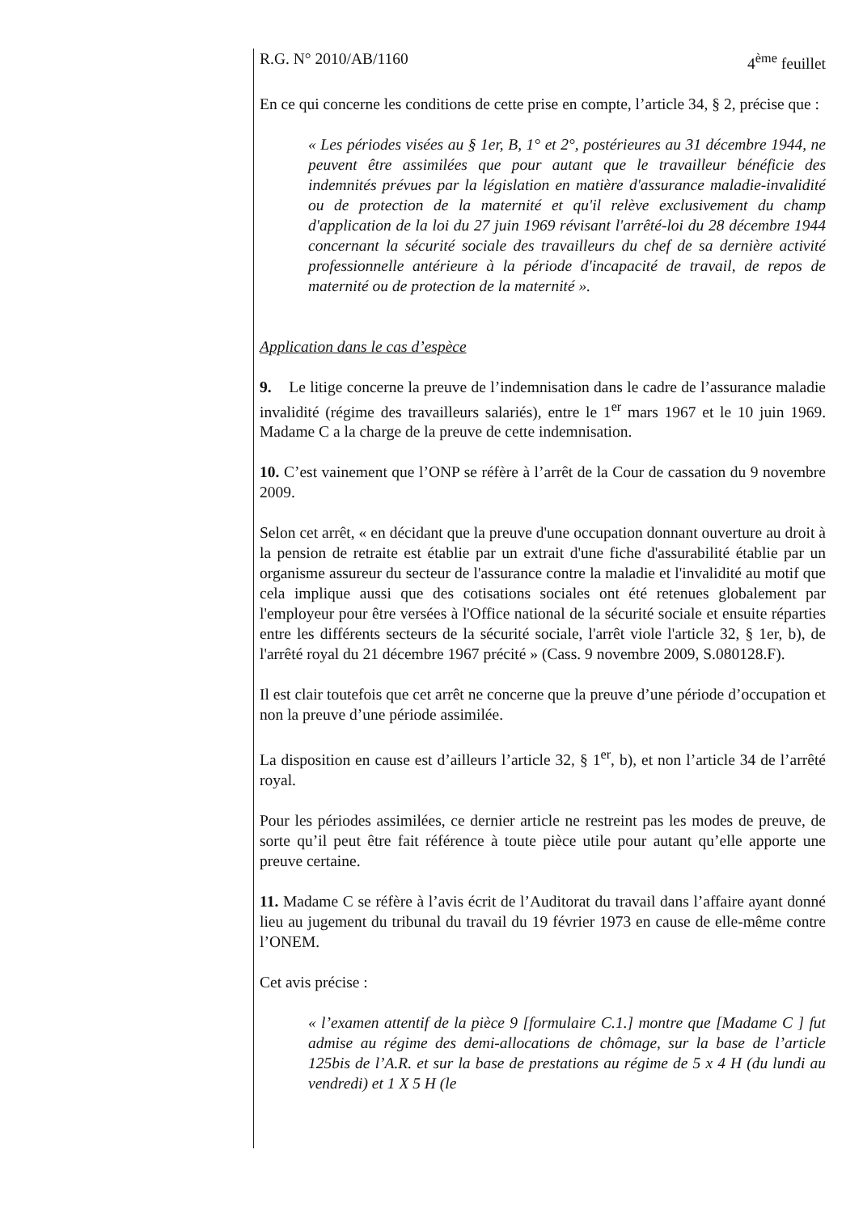R.G. N° 2010/AB/1160 4<sup>ème</sup> feuillet
En ce qui concerne les conditions de cette prise en compte, l’article 34, § 2, précise que :
« Les périodes visées au § 1er, B, 1° et 2°, postérieures au 31 décembre 1944, ne peuvent être assimilées que pour autant que le travailleur bénéficie des indemnités prévues par la législation en matière d'assurance maladie-invalidité ou de protection de la maternité et qu'il relève exclusivement du champ d'application de la loi du 27 juin 1969 révisant l'arrêté-loi du 28 décembre 1944 concernant la sécurité sociale des travailleurs du chef de sa dernière activité professionnelle antérieure à la période d'incapacité de travail, de repos de maternité ou de protection de la maternité ».
Application dans le cas d’espèce
9. Le litige concerne la preuve de l’indemnisation dans le cadre de l’assurance maladie invalidité (régime des travailleurs salariés), entre le 1<sup>er</sup> mars 1967 et le 10 juin 1969. Madame C a la charge de la preuve de cette indemnisation.
10. C’est vainement que l’ONP se réfère à l’arrêt de la Cour de cassation du 9 novembre 2009.
Selon cet arrêt, « en décidant que la preuve d'une occupation donnant ouverture au droit à la pension de retraite est établie par un extrait d'une fiche d'assurabilité établie par un organisme assureur du secteur de l'assurance contre la maladie et l'invalidité au motif que cela implique aussi que des cotisations sociales ont été retenues globalement par l'employeur pour être versées à l'Office national de la sécurité sociale et ensuite réparties entre les différents secteurs de la sécurité sociale, l'arrêt viole l'article 32, § 1er, b), de l'arrêté royal du 21 décembre 1967 précité » (Cass. 9 novembre 2009, S.080128.F).
Il est clair toutefois que cet arrêt ne concerne que la preuve d’une période d’occupation et non la preuve d’une période assimilée.
La disposition en cause est d’ailleurs l’article 32, § 1<sup>er</sup>, b), et non l’article 34 de l’arrêté royal.
Pour les périodes assimilées, ce dernier article ne restreint pas les modes de preuve, de sorte qu’il peut être fait référence à toute pièce utile pour autant qu’elle apporte une preuve certaine.
11. Madame C se réfère à l’avis écrit de l’Auditorat du travail dans l’affaire ayant donné lieu au jugement du tribunal du travail du 19 février 1973 en cause de elle-même contre l’ONEM.
Cet avis précise :
« l’examen attentif de la pièce 9 [formulaire C.1.] montre que [Madame C ] fut admise au régime des demi-allocations de chômage, sur la base de l’article 125bis de l’A.R. et sur la base de prestations au régime de 5 x 4 H (du lundi au vendredi) et 1 X 5 H (le